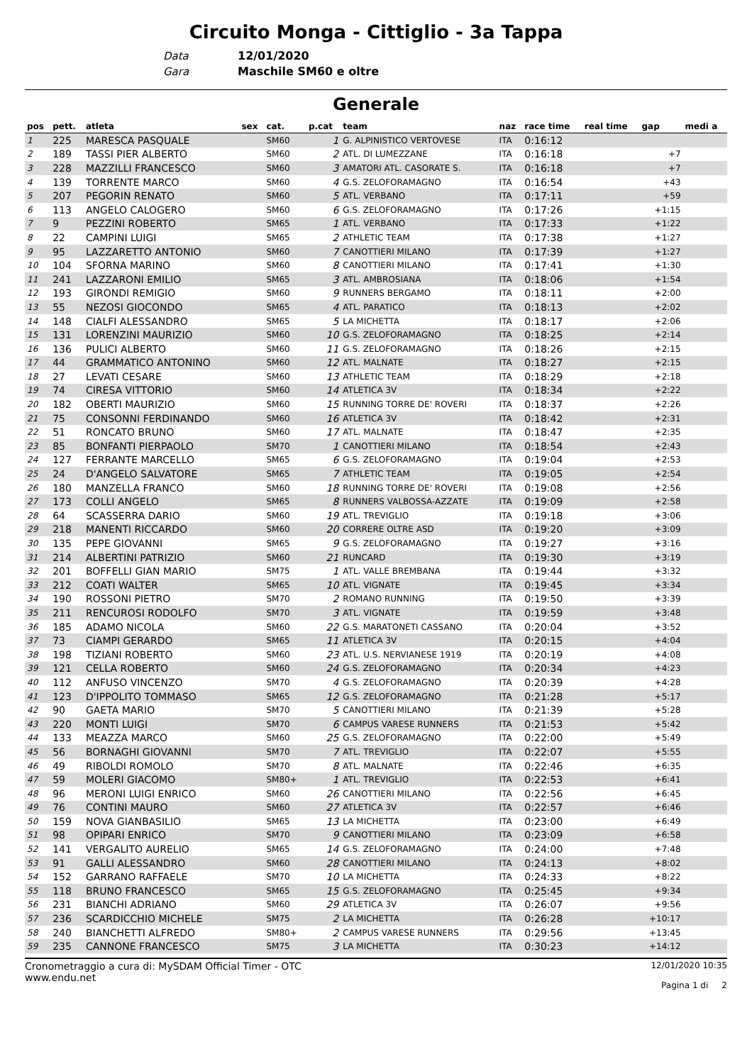Circuito Monga - Cittiglio - 3a Tappa
Data 12/01/2020
Gara Maschile SM60 e oltre
Generale
| pos | pett. | atleta | sex | cat. | p.cat | team | naz | race time | real time | gap | medi a |
| --- | --- | --- | --- | --- | --- | --- | --- | --- | --- | --- | --- |
| 1 | 225 | MARESCA PASQUALE | | SM60 | 1 | G. ALPINISTICO VERTOVESE | ITA | 0:16:12 | | | |
| 2 | 189 | TASSI PIER ALBERTO | | SM60 | 2 | ATL. DI LUMEZZANE | ITA | 0:16:18 | | +7 | |
| 3 | 228 | MAZZILLI FRANCESCO | | SM60 | 3 | AMATORI ATL. CASORATE S. | ITA | 0:16:18 | | +7 | |
| 4 | 139 | TORRENTE MARCO | | SM60 | 4 | G.S. ZELOFORAMAGNO | ITA | 0:16:54 | | +43 | |
| 5 | 207 | PEGORIN RENATO | | SM60 | 5 | ATL. VERBANO | ITA | 0:17:11 | | +59 | |
| 6 | 113 | ANGELO CALOGERO | | SM60 | 6 | G.S. ZELOFORAMAGNO | ITA | 0:17:26 | | +1:15 | |
| 7 | 9 | PEZZINI ROBERTO | | SM65 | 1 | ATL. VERBANO | ITA | 0:17:33 | | +1:22 | |
| 8 | 22 | CAMPINI LUIGI | | SM65 | 2 | ATHLETIC TEAM | ITA | 0:17:38 | | +1:27 | |
| 9 | 95 | LAZZARETTO ANTONIO | | SM60 | 7 | CANOTTIERI MILANO | ITA | 0:17:39 | | +1:27 | |
| 10 | 104 | SFORNA MARINO | | SM60 | 8 | CANOTTIERI MILANO | ITA | 0:17:41 | | +1:30 | |
| 11 | 241 | LAZZARONI EMILIO | | SM65 | 3 | ATL. AMBROSIANA | ITA | 0:18:06 | | +1:54 | |
| 12 | 193 | GIRONDI REMIGIO | | SM60 | 9 | RUNNERS BERGAMO | ITA | 0:18:11 | | +2:00 | |
| 13 | 55 | NEZOSI GIOCONDO | | SM65 | 4 | ATL. PARATICO | ITA | 0:18:13 | | +2:02 | |
| 14 | 148 | CIALFI ALESSANDRO | | SM65 | 5 | LA MICHETTA | ITA | 0:18:17 | | +2:06 | |
| 15 | 131 | LORENZINI MAURIZIO | | SM60 | 10 | G.S. ZELOFORAMAGNO | ITA | 0:18:25 | | +2:14 | |
| 16 | 136 | PULICI ALBERTO | | SM60 | 11 | G.S. ZELOFORAMAGNO | ITA | 0:18:26 | | +2:15 | |
| 17 | 44 | GRAMMATICO ANTONINO | | SM60 | 12 | ATL. MALNATE | ITA | 0:18:27 | | +2:15 | |
| 18 | 27 | LEVATI CESARE | | SM60 | 13 | ATHLETIC TEAM | ITA | 0:18:29 | | +2:18 | |
| 19 | 74 | CIRESA VITTORIO | | SM60 | 14 | ATLETICA 3V | ITA | 0:18:34 | | +2:22 | |
| 20 | 182 | OBERTI MAURIZIO | | SM60 | 15 | RUNNING TORRE DE' ROVERI | ITA | 0:18:37 | | +2:26 | |
| 21 | 75 | CONSONNI FERDINANDO | | SM60 | 16 | ATLETICA 3V | ITA | 0:18:42 | | +2:31 | |
| 22 | 51 | RONCATO BRUNO | | SM60 | 17 | ATL. MALNATE | ITA | 0:18:47 | | +2:35 | |
| 23 | 85 | BONFANTI PIERPAOLO | | SM70 | 1 | CANOTTIERI MILANO | ITA | 0:18:54 | | +2:43 | |
| 24 | 127 | FERRANTE MARCELLO | | SM65 | 6 | G.S. ZELOFORAMAGNO | ITA | 0:19:04 | | +2:53 | |
| 25 | 24 | D'ANGELO SALVATORE | | SM65 | 7 | ATHLETIC TEAM | ITA | 0:19:05 | | +2:54 | |
| 26 | 180 | MANZELLA FRANCO | | SM60 | 18 | RUNNING TORRE DE' ROVERI | ITA | 0:19:08 | | +2:56 | |
| 27 | 173 | COLLI ANGELO | | SM65 | 8 | RUNNERS VALBOSSA-AZZATE | ITA | 0:19:09 | | +2:58 | |
| 28 | 64 | SCASSERRA DARIO | | SM60 | 19 | ATL. TREVIGLIO | ITA | 0:19:18 | | +3:06 | |
| 29 | 218 | MANENTI RICCARDO | | SM60 | 20 | CORRERE OLTRE ASD | ITA | 0:19:20 | | +3:09 | |
| 30 | 135 | PEPE GIOVANNI | | SM65 | 9 | G.S. ZELOFORAMAGNO | ITA | 0:19:27 | | +3:16 | |
| 31 | 214 | ALBERTINI PATRIZIO | | SM60 | 21 | RUNCARD | ITA | 0:19:30 | | +3:19 | |
| 32 | 201 | BOFFELLI GIAN MARIO | | SM75 | 1 | ATL. VALLE BREMBANA | ITA | 0:19:44 | | +3:32 | |
| 33 | 212 | COATI WALTER | | SM65 | 10 | ATL. VIGNATE | ITA | 0:19:45 | | +3:34 | |
| 34 | 190 | ROSSONI PIETRO | | SM70 | 2 | ROMANO RUNNING | ITA | 0:19:50 | | +3:39 | |
| 35 | 211 | RENCUROSI RODOLFO | | SM70 | 3 | ATL. VIGNATE | ITA | 0:19:59 | | +3:48 | |
| 36 | 185 | ADAMO NICOLA | | SM60 | 22 | G.S. MARATONETI CASSANO | ITA | 0:20:04 | | +3:52 | |
| 37 | 73 | CIAMPI GERARDO | | SM65 | 11 | ATLETICA 3V | ITA | 0:20:15 | | +4:04 | |
| 38 | 198 | TIZIANI ROBERTO | | SM60 | 23 | ATL. U.S. NERVIANESE 1919 | ITA | 0:20:19 | | +4:08 | |
| 39 | 121 | CELLA ROBERTO | | SM60 | 24 | G.S. ZELOFORAMAGNO | ITA | 0:20:34 | | +4:23 | |
| 40 | 112 | ANFUSO VINCENZO | | SM70 | 4 | G.S. ZELOFORAMAGNO | ITA | 0:20:39 | | +4:28 | |
| 41 | 123 | D'IPPOLITO TOMMASO | | SM65 | 12 | G.S. ZELOFORAMAGNO | ITA | 0:21:28 | | +5:17 | |
| 42 | 90 | GAETA MARIO | | SM70 | 5 | CANOTTIERI MILANO | ITA | 0:21:39 | | +5:28 | |
| 43 | 220 | MONTI LUIGI | | SM70 | 6 | CAMPUS VARESE RUNNERS | ITA | 0:21:53 | | +5:42 | |
| 44 | 133 | MEAZZA MARCO | | SM60 | 25 | G.S. ZELOFORAMAGNO | ITA | 0:22:00 | | +5:49 | |
| 45 | 56 | BORNAGHI GIOVANNI | | SM70 | 7 | ATL. TREVIGLIO | ITA | 0:22:07 | | +5:55 | |
| 46 | 49 | RIBOLDI ROMOLO | | SM70 | 8 | ATL. MALNATE | ITA | 0:22:46 | | +6:35 | |
| 47 | 59 | MOLERI GIACOMO | | SM80+ | 1 | ATL. TREVIGLIO | ITA | 0:22:53 | | +6:41 | |
| 48 | 96 | MERONI LUIGI ENRICO | | SM60 | 26 | CANOTTIERI MILANO | ITA | 0:22:56 | | +6:45 | |
| 49 | 76 | CONTINI MAURO | | SM60 | 27 | ATLETICA 3V | ITA | 0:22:57 | | +6:46 | |
| 50 | 159 | NOVA GIANBASILIO | | SM65 | 13 | LA MICHETTA | ITA | 0:23:00 | | +6:49 | |
| 51 | 98 | OPIPARI ENRICO | | SM70 | 9 | CANOTTIERI MILANO | ITA | 0:23:09 | | +6:58 | |
| 52 | 141 | VERGALITO AURELIO | | SM65 | 14 | G.S. ZELOFORAMAGNO | ITA | 0:24:00 | | +7:48 | |
| 53 | 91 | GALLI ALESSANDRO | | SM60 | 28 | CANOTTIERI MILANO | ITA | 0:24:13 | | +8:02 | |
| 54 | 152 | GARRANO RAFFAELE | | SM70 | 10 | LA MICHETTA | ITA | 0:24:33 | | +8:22 | |
| 55 | 118 | BRUNO FRANCESCO | | SM65 | 15 | G.S. ZELOFORAMAGNO | ITA | 0:25:45 | | +9:34 | |
| 56 | 231 | BIANCHI ADRIANO | | SM60 | 29 | ATLETICA 3V | ITA | 0:26:07 | | +9:56 | |
| 57 | 236 | SCARDICCHIO MICHELE | | SM75 | 2 | LA MICHETTA | ITA | 0:26:28 | | +10:17 | |
| 58 | 240 | BIANCHETTI ALFREDO | | SM80+ | 2 | CAMPUS VARESE RUNNERS | ITA | 0:29:56 | | +13:45 | |
| 59 | 235 | CANNONE FRANCESCO | | SM75 | 3 | LA MICHETTA | ITA | 0:30:23 | | +14:12 | |
Cronometraggio a cura di: MySDAM Official Timer - OTC
www.endu.net
12/01/2020 10:35
Pagina 1 di 2